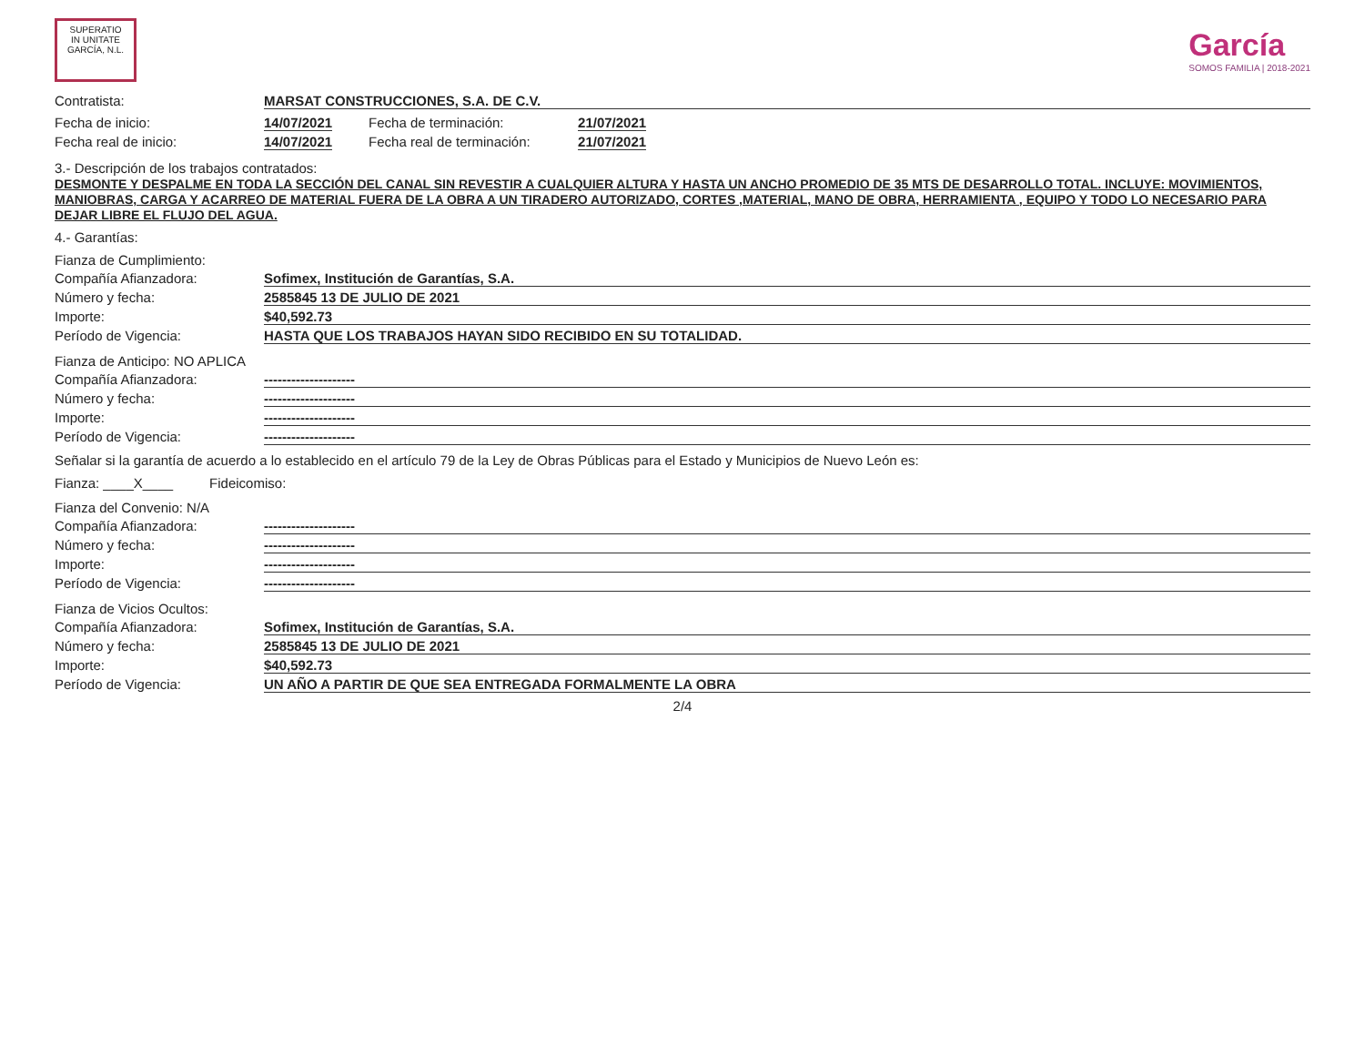SUPERATIO
IN UNITATE
GARCÍA, N.L.
García
SOMOS FAMILIA | 2018-2021
Contratista: MARSAT CONSTRUCCIONES, S.A. DE C.V.
Fecha de inicio: 14/07/2021
Fecha real de inicio: 14/07/2021
Fecha de terminación: 21/07/2021
Fecha real de terminación: 21/07/2021
3.- Descripción de los trabajos contratados:
DESMONTE Y DESPALME EN TODA LA SECCIÓN DEL CANAL SIN REVESTIR A CUALQUIER ALTURA Y HASTA UN ANCHO PROMEDIO DE 35 MTS DE DESARROLLO TOTAL. INCLUYE: MOVIMIENTOS, MANIOBRAS, CARGA Y ACARREO DE MATERIAL FUERA DE LA OBRA A UN TIRADERO AUTORIZADO, CORTES ,MATERIAL, MANO DE OBRA, HERRAMIENTA , EQUIPO Y TODO LO NECESARIO PARA DEJAR LIBRE EL FLUJO DEL AGUA.
4.- Garantías:
Fianza de Cumplimiento:
Compañía Afianzadora: Sofimex, Institución de Garantías, S.A.
Número y fecha: 2585845 13 DE JULIO DE 2021
Importe: $40,592.73
Período de Vigencia: HASTA QUE LOS TRABAJOS HAYAN SIDO RECIBIDO EN SU TOTALIDAD.
Fianza de Anticipo: NO APLICA
Compañía Afianzadora: --------------------
Número y fecha: --------------------
Importe: --------------------
Período de Vigencia: --------------------
Señalar si la garantía de acuerdo a lo establecido en el artículo 79 de la Ley de Obras Públicas para el Estado y Municipios de Nuevo León es:
Fianza: ____X____ Fideicomiso:
Fianza del Convenio: N/A
Compañía Afianzadora: --------------------
Número y fecha: --------------------
Importe: --------------------
Período de Vigencia: --------------------
Fianza de Vicios Ocultos:
Compañía Afianzadora: Sofimex, Institución de Garantías, S.A.
Número y fecha: 2585845 13 DE JULIO DE 2021
Importe: $40,592.73
Período de Vigencia: UN AÑO A PARTIR DE QUE SEA ENTREGADA FORMALMENTE LA OBRA
2/4